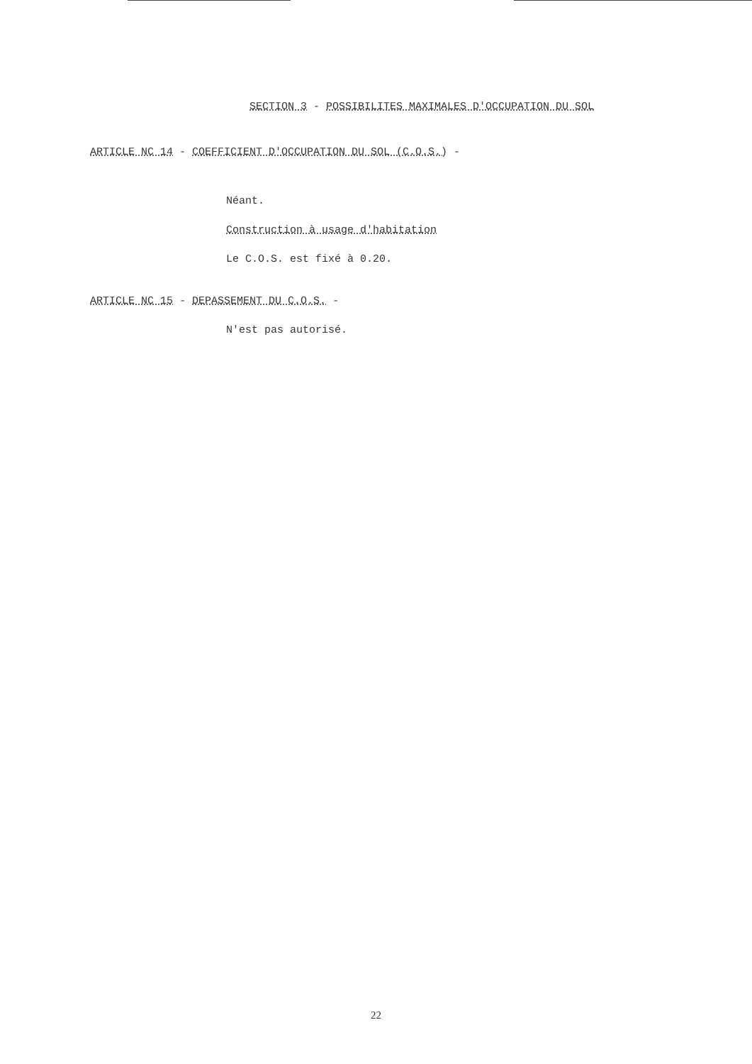SECTION 3 - POSSIBILITES MAXIMALES D'OCCUPATION DU SOL
ARTICLE NC 14 - COEFFICIENT D'OCCUPATION DU SOL (C.O.S.) -
Néant.
Construction à usage d'habitation
Le C.O.S. est fixé à 0.20.
ARTICLE NC 15 - DEPASSEMENT DU C.O.S. -
N'est pas autorisé.
22